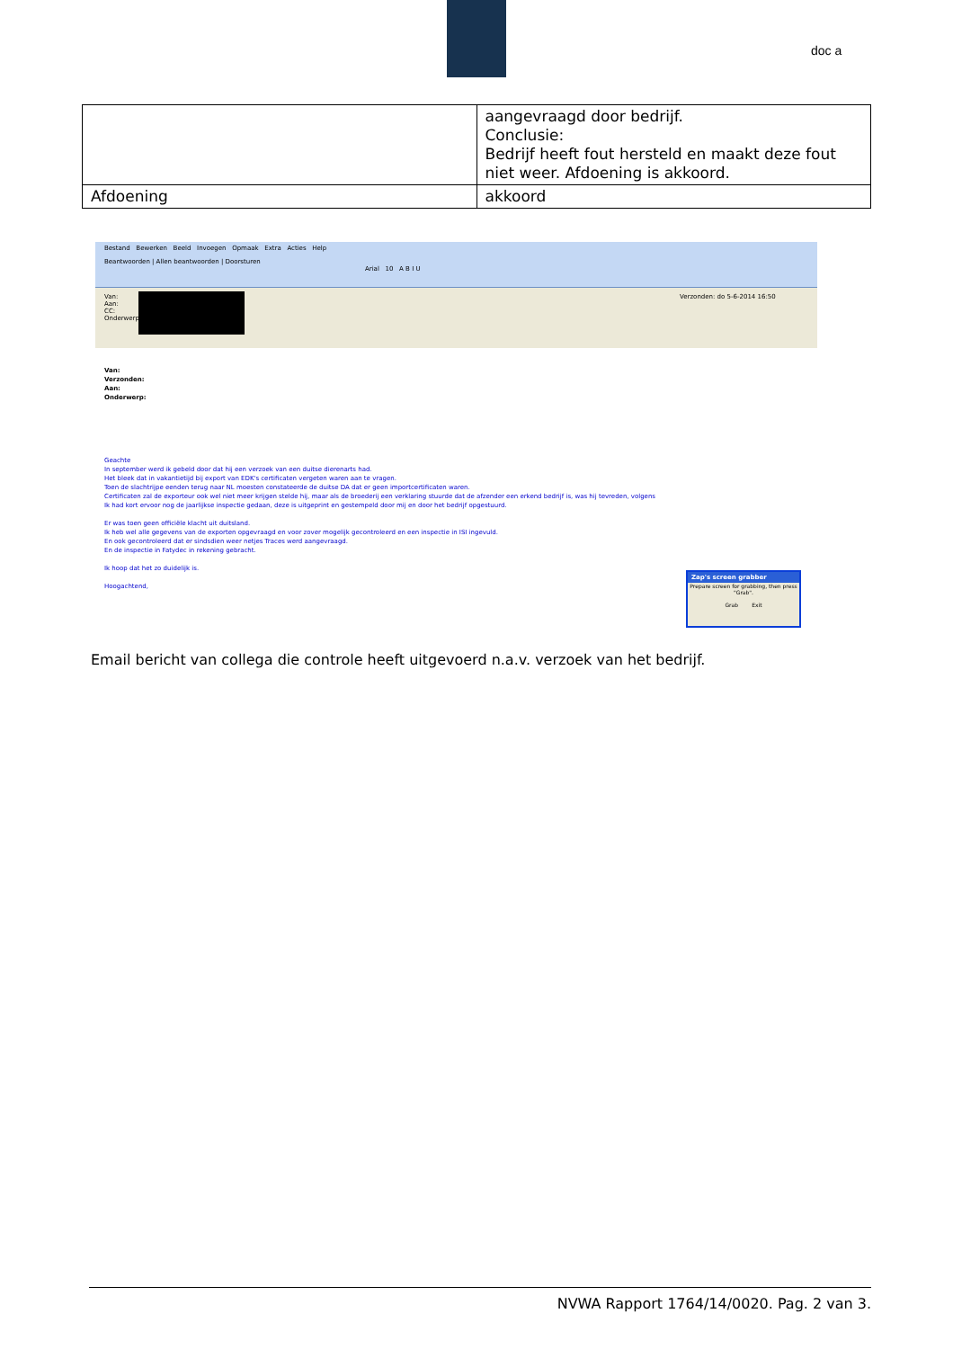doc a
| | aangevraagd door bedrijf. Conclusie: Bedrijf heeft fout hersteld en maakt deze fout niet weer. Afdoening is akkoord. |
| Afdoening | akkoord |
Bestand Bewerken Beeld Invoegen Opmaak Extra Acties Help
Beantwoorden | Allen beantwoorden | Doorsturen
Arial 10 A B I U
Van:
Aan:
CC:
Onderwerp:
Verzonden: do 5-6-2014 16:50
Van:
Verzonden:
Aan:
Onderwerp:
Geachte
In september werd ik gebeld door dat hij een verzoek van een duitse dierenarts had.
Het bleek dat in vakantietijd bij export van EDK's certificaten vergeten waren aan te vragen.
Toen de slachtrijpe eenden terug naar NL moesten constateerde de duitse DA dat er geen importcertificaten waren.
Certificaten zal de exporteur ook wel niet meer krijgen stelde hij, maar als de broederij een verklaring stuurde dat de afzender een erkend bedrijf is, was hij tevreden, volgens
Ik had kort ervoor nog de jaarlijkse inspectie gedaan, deze is uitgeprint en gestempeld door mij en door het bedrijf opgestuurd.
Er was toen geen officiële klacht uit duitsland.
Ik heb wel alle gegevens van de exporten opgevraagd en voor zover mogelijk gecontroleerd en een inspectie in ISI ingevuld.
En ook gecontroleerd dat er sindsdien weer netjes Traces werd aangevraagd.
En de inspectie in Fatydec in rekening gebracht.
Ik hoop dat het zo duidelijk is.
Hoogachtend,
Zap's screen grabber
Prepare screen for grabbing, then press "Grab".
Grab Exit
Email bericht van collega die controle heeft uitgevoerd n.a.v. verzoek van het bedrijf.
NVWA Rapport 1764/14/0020. Pag. 2 van 3.